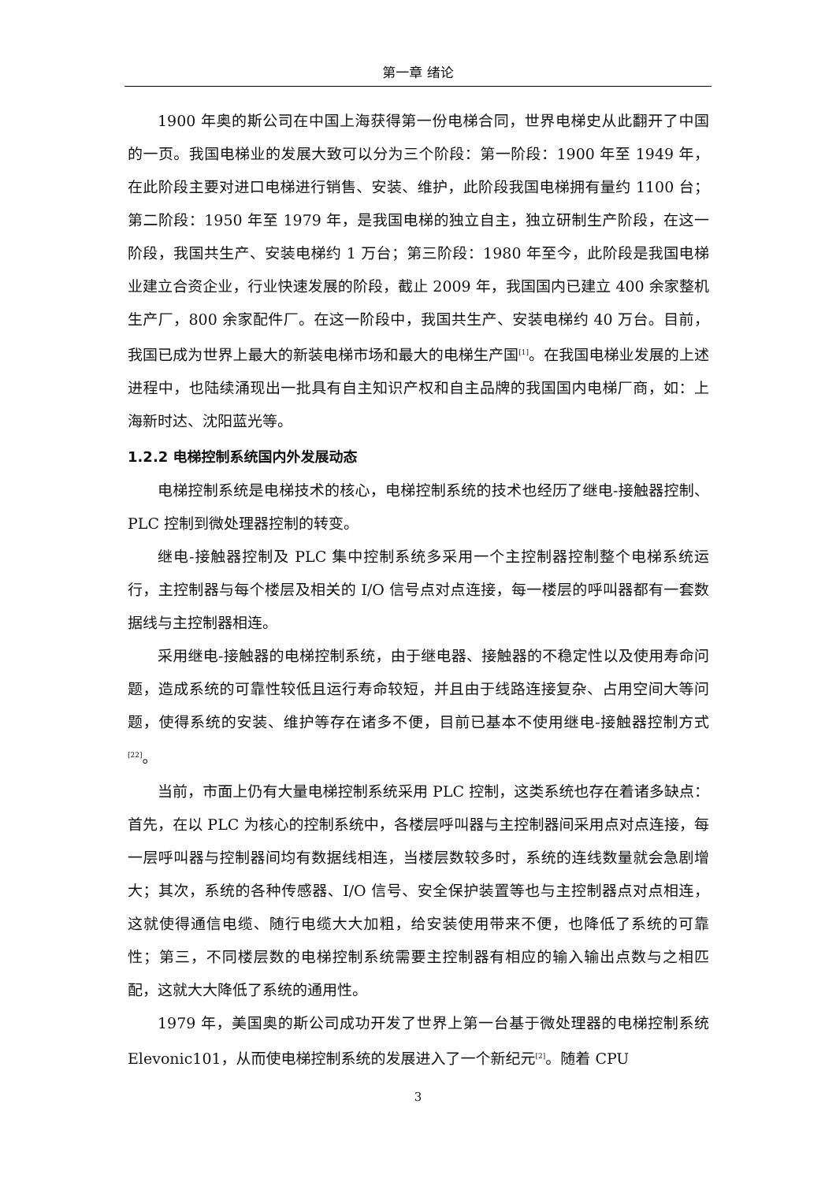第一章 绪论
1900 年奥的斯公司在中国上海获得第一份电梯合同，世界电梯史从此翻开了中国的一页。我国电梯业的发展大致可以分为三个阶段：第一阶段：1900 年至 1949 年，在此阶段主要对进口电梯进行销售、安装、维护，此阶段我国电梯拥有量约 1100 台；第二阶段：1950 年至 1979 年，是我国电梯的独立自主，独立研制生产阶段，在这一阶段，我国共生产、安装电梯约 1 万台；第三阶段：1980 年至今，此阶段是我国电梯业建立合资企业，行业快速发展的阶段，截止 2009 年，我国国内已建立 400 余家整机生产厂，800 余家配件厂。在这一阶段中，我国共生产、安装电梯约 40 万台。目前，我国已成为世界上最大的新装电梯市场和最大的电梯生产国<sup>[1]</sup>。在我国电梯业发展的上述进程中，也陆续涌现出一批具有自主知识产权和自主品牌的我国国内电梯厂商，如：上海新时达、沈阳蓝光等。
1.2.2 电梯控制系统国内外发展动态
电梯控制系统是电梯技术的核心，电梯控制系统的技术也经历了继电-接触器控制、PLC 控制到微处理器控制的转变。
继电-接触器控制及 PLC 集中控制系统多采用一个主控制器控制整个电梯系统运行，主控制器与每个楼层及相关的 I/O 信号点对点连接，每一楼层的呼叫器都有一套数据线与主控制器相连。
采用继电-接触器的电梯控制系统，由于继电器、接触器的不稳定性以及使用寿命问题，造成系统的可靠性较低且运行寿命较短，并且由于线路连接复杂、占用空间大等问题，使得系统的安装、维护等存在诸多不便，目前已基本不使用继电-接触器控制方式<sup>[22]</sup>。
当前，市面上仍有大量电梯控制系统采用 PLC 控制，这类系统也存在着诸多缺点：首先，在以 PLC 为核心的控制系统中，各楼层呼叫器与主控制器间采用点对点连接，每一层呼叫器与控制器间均有数据线相连，当楼层数较多时，系统的连线数量就会急剧增大；其次，系统的各种传感器、I/O 信号、安全保护装置等也与主控制器点对点相连，这就使得通信电缆、随行电缆大大加粗，给安装使用带来不便，也降低了系统的可靠性；第三，不同楼层数的电梯控制系统需要主控制器有相应的输入输出点数与之相匹配，这就大大降低了系统的通用性。
1979 年，美国奥的斯公司成功开发了世界上第一台基于微处理器的电梯控制系统 Elevonic101，从而使电梯控制系统的发展进入了一个新纪元<sup>[2]</sup>。随着 CPU
3